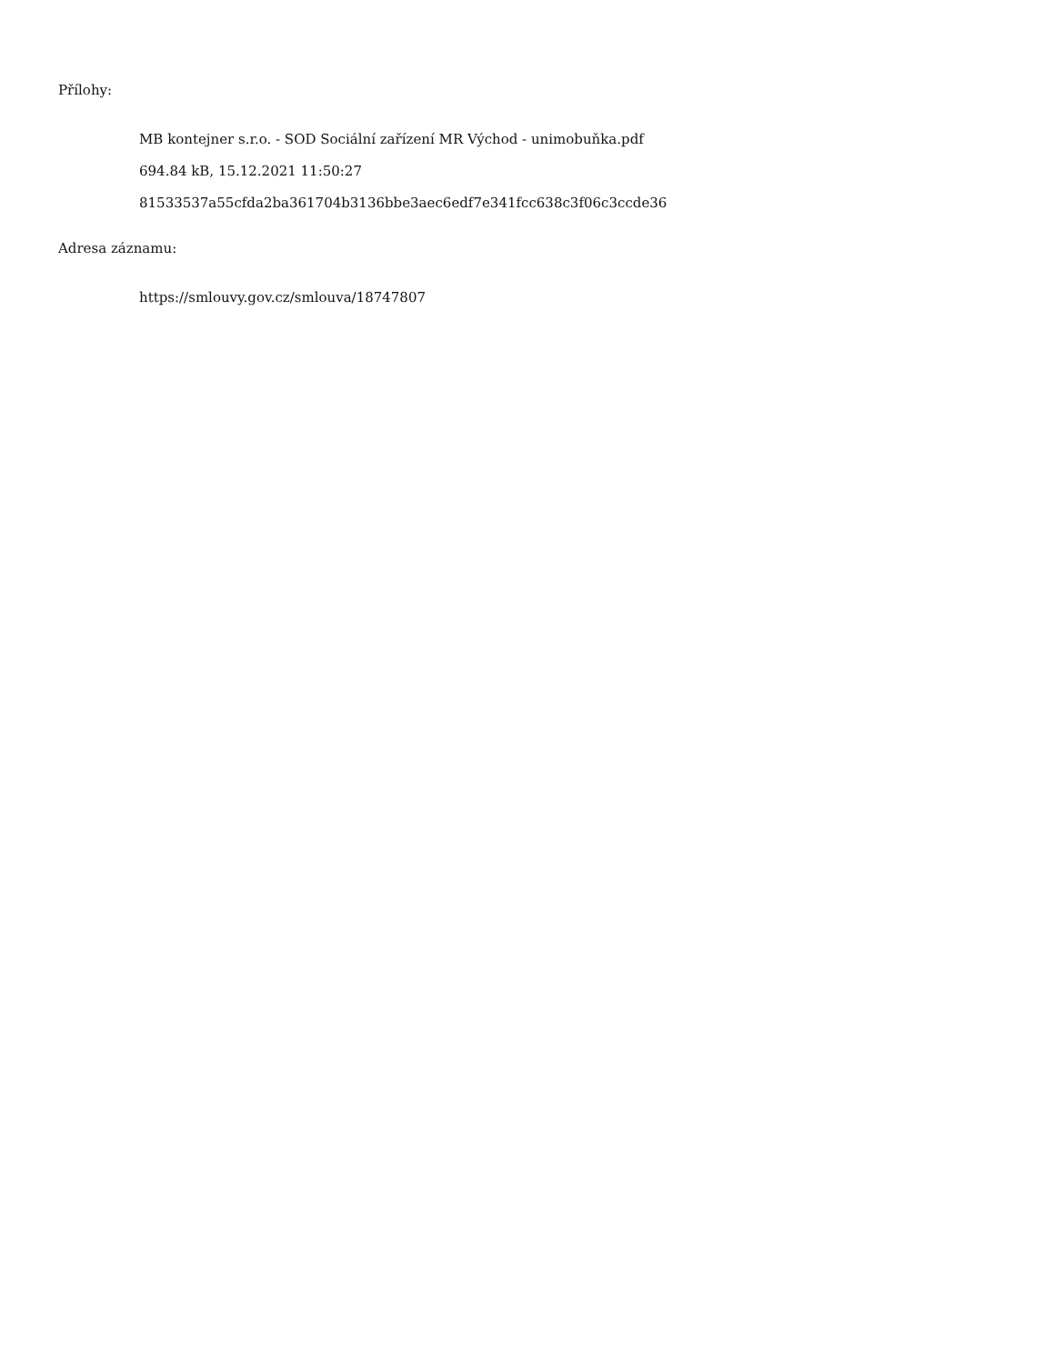Přílohy:
MB kontejner s.r.o. - SOD Sociální zařízení MR Východ - unimobuňka.pdf
694.84 kB, 15.12.2021 11:50:27
81533537a55cfda2ba361704b3136bbe3aec6edf7e341fcc638c3f06c3ccde36
Adresa záznamu:
https://smlouvy.gov.cz/smlouva/18747807